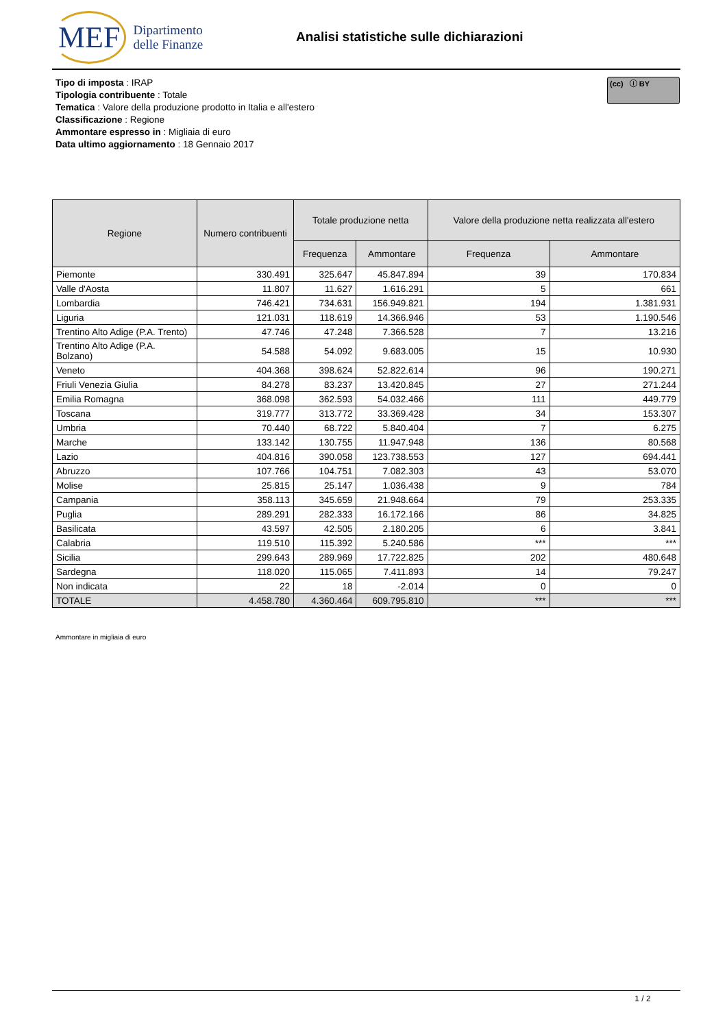MEF Dipartimento
delle Finanze
Analisi statistiche sulle dichiarazioni
Tipo di imposta : IRAP
Tipologia contribuente : Totale
Tematica : Valore della produzione prodotto in Italia e all'estero
Classificazione : Regione
Ammontare espresso in : Migliaia di euro
Data ultimo aggiornamento : 18 Gennaio 2017
(cc) ⓘ BY
| Regione | Numero contribuenti | Totale produzione netta | | Valore della produzione netta realizzata all'estero | |
| --- | --- | --- | --- | --- | --- |
| | | Frequenza | Ammontare | Frequenza | Ammontare |
| Piemonte | 330.491 | 325.647 | 45.847.894 | 39 | 170.834 |
| Valle d'Aosta | 11.807 | 11.627 | 1.616.291 | 5 | 661 |
| Lombardia | 746.421 | 734.631 | 156.949.821 | 194 | 1.381.931 |
| Liguria | 121.031 | 118.619 | 14.366.946 | 53 | 1.190.546 |
| Trentino Alto Adige (P.A. Trento) | 47.746 | 47.248 | 7.366.528 | 7 | 13.216 |
| Trentino Alto Adige (P.A. Bolzano) | 54.588 | 54.092 | 9.683.005 | 15 | 10.930 |
| Veneto | 404.368 | 398.624 | 52.822.614 | 96 | 190.271 |
| Friuli Venezia Giulia | 84.278 | 83.237 | 13.420.845 | 27 | 271.244 |
| Emilia Romagna | 368.098 | 362.593 | 54.032.466 | 111 | 449.779 |
| Toscana | 319.777 | 313.772 | 33.369.428 | 34 | 153.307 |
| Umbria | 70.440 | 68.722 | 5.840.404 | 7 | 6.275 |
| Marche | 133.142 | 130.755 | 11.947.948 | 136 | 80.568 |
| Lazio | 404.816 | 390.058 | 123.738.553 | 127 | 694.441 |
| Abruzzo | 107.766 | 104.751 | 7.082.303 | 43 | 53.070 |
| Molise | 25.815 | 25.147 | 1.036.438 | 9 | 784 |
| Campania | 358.113 | 345.659 | 21.948.664 | 79 | 253.335 |
| Puglia | 289.291 | 282.333 | 16.172.166 | 86 | 34.825 |
| Basilicata | 43.597 | 42.505 | 2.180.205 | 6 | 3.841 |
| Calabria | 119.510 | 115.392 | 5.240.586 | *** | *** |
| Sicilia | 299.643 | 289.969 | 17.722.825 | 202 | 480.648 |
| Sardegna | 118.020 | 115.065 | 7.411.893 | 14 | 79.247 |
| Non indicata | 22 | 18 | -2.014 | 0 | 0 |
| TOTALE | 4.458.780 | 4.360.464 | 609.795.810 | *** | *** |
Ammontare in migliaia di euro
1 / 2